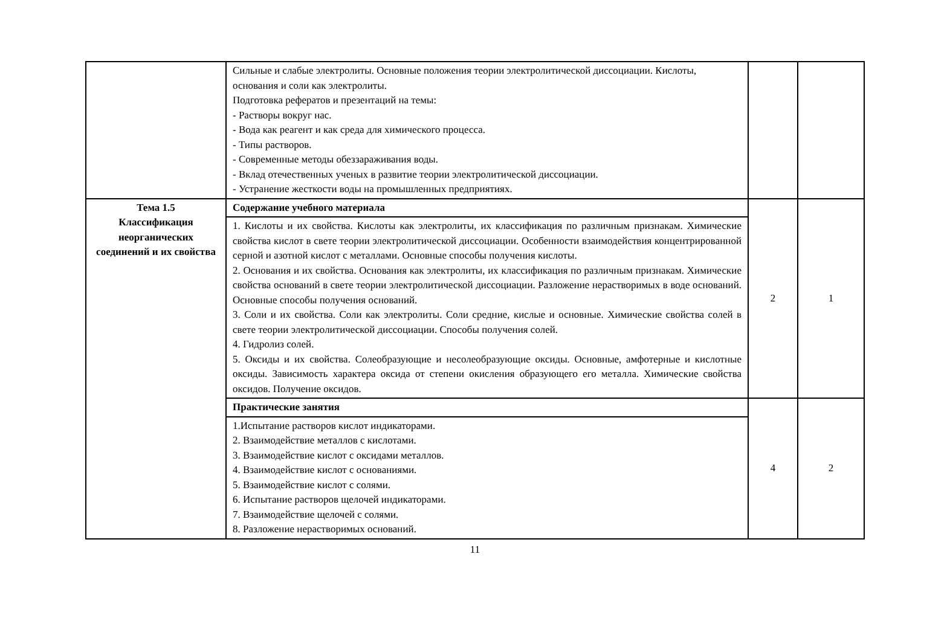| | Сильные и слабые электролиты. Основные положения теории электролитической диссоциации. Кислоты, основания и соли как электролиты. Подготовка рефератов и презентаций на темы: - Растворы вокруг нас. - Вода как реагент и как среда для химического процесса. - Типы растворов. - Современные методы обеззараживания воды. - Вклад отечественных ученых в развитие теории электролитической диссоциации. - Устранение жесткости воды на промышленных предприятиях. | | |
| Тема 1.5 Классификация неорганических соединений и их свойства | Содержание учебного материала | 2 | 1 |
| | 1. Кислоты и их свойства. Кислоты как электролиты, их классификация по различным признакам. Химические свойства кислот в свете теории электролитической диссоциации. Особенности взаимодействия концентрированной серной и азотной кислот с металлами. Основные способы получения кислоты. 2. Основания и их свойства. Основания как электролиты, их классификация по различным признакам. Химические свойства оснований в свете теории электролитической диссоциации. Разложение нерастворимых в воде оснований. Основные способы получения оснований. 3. Соли и их свойства. Соли как электролиты. Соли средние, кислые и основные. Химические свойства солей в свете теории электролитической диссоциации. Способы получения солей. 4. Гидролиз солей. 5. Оксиды и их свойства. Солеобразующие и несолеобразующие оксиды. Основные, амфотерные и кислотные оксиды. Зависимость характера оксида от степени окисления образующего его металла. Химические свойства оксидов. Получение оксидов. | | |
| | Практические занятия | 4 | 2 |
| | 1.Испытание растворов кислот индикаторами. 2. Взаимодействие металлов с кислотами. 3. Взаимодействие кислот с оксидами металлов. 4. Взаимодействие кислот с основаниями. 5. Взаимодействие кислот с солями. 6. Испытание растворов щелочей индикаторами. 7. Взаимодействие щелочей с солями. 8. Разложение нерастворимых оснований. | | |
11